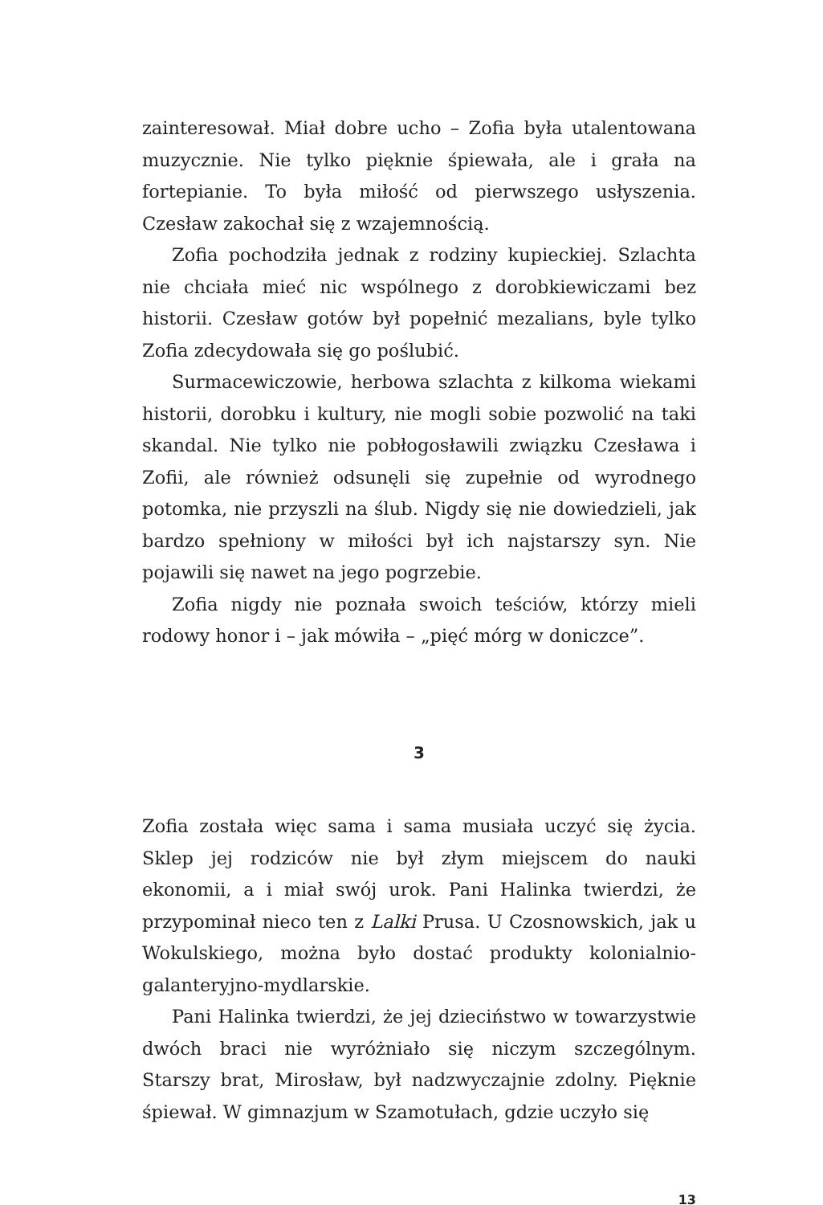zainteresował. Miał dobre ucho – Zofia była utalentowana muzycznie. Nie tylko pięknie śpiewała, ale i grała na fortepianie. To była miłość od pierwszego usłyszenia. Czesław zakochał się z wzajemnością.
Zofia pochodziła jednak z rodziny kupieckiej. Szlachta nie chciała mieć nic wspólnego z dorobkiewiczami bez historii. Czesław gotów był popełnić mezalians, byle tylko Zofia zdecydowała się go poślubić.
Surmacewiczowie, herbowa szlachta z kilkoma wiekami historii, dorobku i kultury, nie mogli sobie pozwolić na taki skandal. Nie tylko nie pobłogosławili związku Czesława i Zofii, ale również odsunęli się zupełnie od wyrodnego potomka, nie przyszli na ślub. Nigdy się nie dowiedzieli, jak bardzo spełniony w miłości był ich najstarszy syn. Nie pojawili się nawet na jego pogrzebie.
Zofia nigdy nie poznała swoich teściów, którzy mieli rodowy honor i – jak mówiła – „pięć mórg w doniczce”.
3
Zofia została więc sama i sama musiała uczyć się życia. Sklep jej rodziców nie był złym miejscem do nauki ekonomii, a i miał swój urok. Pani Halinka twierdzi, że przypominał nieco ten z Lalki Prusa. U Czosnowskich, jak u Wokulskiego, można było dostać produkty kolonialnio-galanteryjno-mydlarskie.
Pani Halinka twierdzi, że jej dzieciństwo w towarzystwie dwóch braci nie wyróżniało się niczym szczególnym. Starszy brat, Mirosław, był nadzwyczajnie zdolny. Pięknie śpiewał. W gimnazjum w Szamotułach, gdzie uczyło się
13